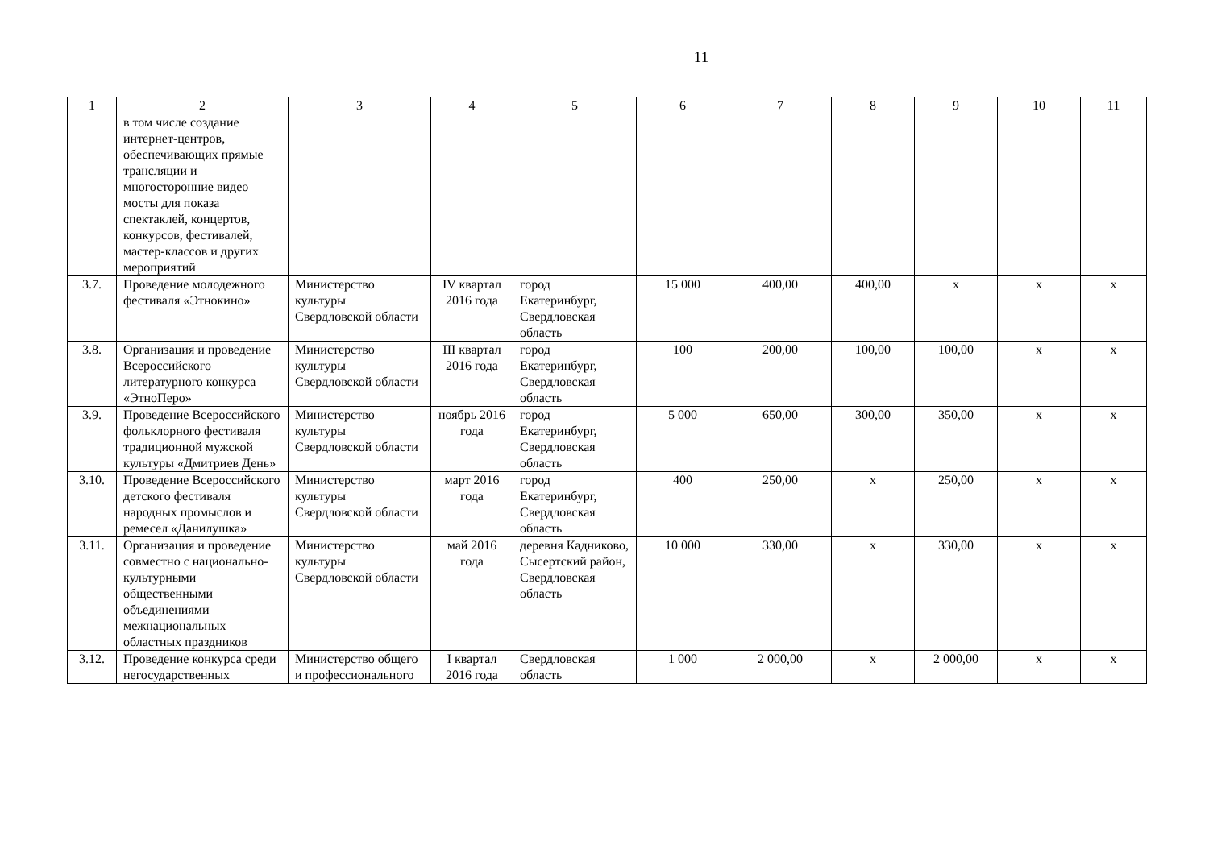11
| 1 | 2 | 3 | 4 | 5 | 6 | 7 | 8 | 9 | 10 | 11 |
| --- | --- | --- | --- | --- | --- | --- | --- | --- | --- | --- |
| | в том числе создание интернет-центров, обеспечивающих прямые трансляции и многосторонние видео мосты для показа спектаклей, концертов, конкурсов, фестивалей, мастер-классов и других мероприятий | | | | | | | | | |
| 3.7. | Проведение молодежного фестиваля «Этнокино» | Министерство культуры Свердловской области | IV квартал 2016 года | город Екатеринбург, Свердловская область | 15 000 | 400,00 | 400,00 | х | х | х |
| 3.8. | Организация и проведение Всероссийского литературного конкурса «ЭтноПеро» | Министерство культуры Свердловской области | III квартал 2016 года | город Екатеринбург, Свердловская область | 100 | 200,00 | 100,00 | 100,00 | х | х |
| 3.9. | Проведение Всероссийского фольклорного фестиваля традиционной мужской культуры «Дмитриев День» | Министерство культуры Свердловской области | ноябрь 2016 года | город Екатеринбург, Свердловская область | 5 000 | 650,00 | 300,00 | 350,00 | х | х |
| 3.10. | Проведение Всероссийского детского фестиваля народных промыслов и ремесел «Данилушка» | Министерство культуры Свердловской области | март 2016 года | город Екатеринбург, Свердловская область | 400 | 250,00 | х | 250,00 | х | х |
| 3.11. | Организация и проведение совместно с национально-культурными общественными объединениями межнациональных областных праздников | Министерство культуры Свердловской области | май 2016 года | деревня Кадниково, Сысертский район, Свердловская область | 10 000 | 330,00 | х | 330,00 | х | х |
| 3.12. | Проведение конкурса среди негосударственных | Министерство общего и профессионального | I квартал 2016 года | Свердловская область | 1 000 | 2 000,00 | х | 2 000,00 | х | х |